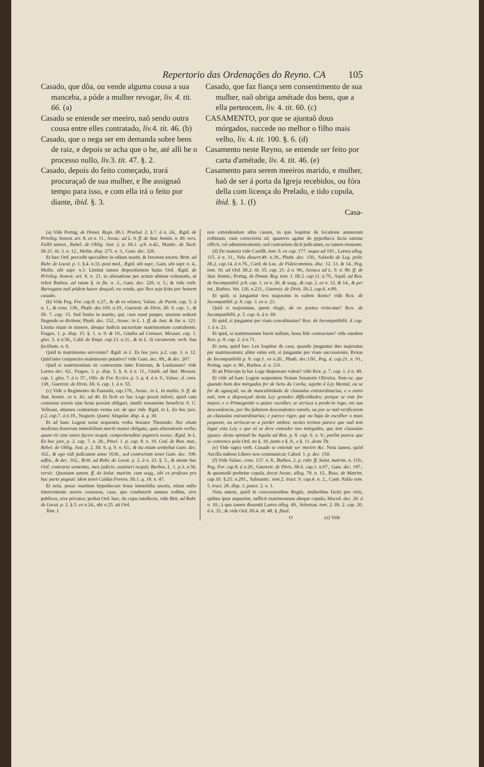Repertorio das Ordenações do Reyno. CA 105
Casado, que dôa, ou vende alguma cousa a sua manceba, a póde a mulher revogar, liv. 4. tit. 66. (a)
Casado se entende ser meeiro, naõ sendo outra cousa entre elles contratado, liv. 4. tit. 46. (b)
Casado, que o nega ser em demanda sobre bens de raiz, e depois se acha que o he, até allì he o processo nullo, liv. 3. tit. 47. §. 2.
Casado, depois do feito começado, trará procuraçaõ de sua mulher, e lhe assignaõ tempo para isso, e com ella irá o feito por diante, ibid. §. 3.
Casado, que faz fiança sem consentimento de sua mulher, naõ obriga amétade dos bens, que a ella pertencem, liv. 4. tit. 60. (c)
CASAMENTO, por que se ajuntaõ dous mórgados, succede no melhor o filho mais velho, liv. 4. tit. 100. §. 6. (d)
Casamento neste Reyno, se entende ser feito por carta d'amétade, liv. 4. tit. 46. (e)
Casamento para serem meeiros marido, e mulher, haõ de ser á porta da Igreja recebidos, ou fóra della com licença do Prelado, e tido copula, ibid. §. 1. (f)
Casa-
(a) Vide Portug. de Donat. Regn. lib. 1. Prælud. 2. §.7. à n. 24., Ægid. de Privileg. honest. art. 8. ex n. 11., Arouc. ad L. 9. ff. de Stat. homin. n. 49. vers. Fallit tamen., Rebel. de Oblig. Just. 2. p. lib. 1. q. 8. n. 42., Mantic. de Tacit. lib. 21. tit. 3. n. 12., Molin. disp. 275. n. 3., Gam. dec. 226.
Et hæc Ord. procedit specialiter in odium mariti, & favorem uxoris; Britt. ad Rubr. de Locat. p. 1. §.4. n. 33. post med., Ægid. ubi supr., Gam. ubi supr. n. 4., Molin. ubi supr. n. 3. Limitat tamen dispositionem hujus Ord. Ægid. de Privileg. honest. art. 8. n. 21. in alienatione per actum ultimæ voluntatis, ut refert Barbos. ad istum §. in fin. n. 3., Gam. dec. 226. n. 5.; & vide verb. Barragans naõ pódem haver doaçaõ, ou venda, que lhes seja feita por homem casado.
(b) Vide Peg. For. cap. 8. n. 27., & ab eo relatos; Valasc. de Partit. cap. 5. à n. 1., & cons. 138., Phæb. dec. 169. n. 19., Guerreir. de Divis. lib. 6. cap. 1., & lib. 7. cap. 15. Sed limita in marito, qui, cum esset pauper, uxorem seduxit fingendo se divitem; Phæb. dec. 152., Arouc. in L. 1. ff. de Just. & Jur. n. 121. Limita etiam in minore, absque Judicis auctoritate matrimonium contrahente; Fragos. 1. p. disp. 15. §. 1. n. 9. & 10., Giurba ad Consuet. Messan. cap. 1. glos. 5. à n. 56., Cald. de Empt. cap. 13. n. 31., & in L. Si curatorem. verb. Sua facilitate. n. 6.
Quid in matrimonio servorum? Ægid. in L. Ex hoc jure, p. 2. cap. 3. n. 12. Quid inter conjunctos matrimonio putativo? vide Gam. dec. 89., & dec. 207.
Quid si matrimonium sit contractum inter Exterum, & Lusitanum? vide Larrea dec. 62., Fragos. 3. p. disp. 5. §. 4. à n. 11., Giurb. ad Stat. Messan. cap. 1. glos. 7. à n. 57., Oliv. de For. Eccles. p. 3. q. 4. à n. 9., Valasc. d. cons. 138., Guerreir. de Divis. lib. 6. cap. 1. à n. 55.
(c) Vide o Regimento da Fazenda, cap. 170., Arouc. in L. In multis. 9. ff. de Stat. homin. ex n. 43. ad 46. Et licèt ex hac Lege possit inferri, quòd cum consensu uxoris ejus bona possint obligari, inutili remanente beneficio S. C. Velleani, attamen contrarium verius est: de quo vide Ægid. in L. Ex hoc jure, p. 2. cap. 7. à n. 18., Nogueir. Quæst. Singular. disp. 4. q. 30.
Et ad hanc Legem notat sequentia verba Senator Themudo: Nec etiam medietas bonorum immobilium mariti manet obligata, quia alienationis verbo, quam vir sine uxore facere nequit, comprehenditur pignoris nexus; Ægid. in L. Ex hoc jure, p. 2. cap. 7. n. 20., Pinel. 1. p. cap. 8. n. 19. Cod. de Bon. mat., Rebel. de Oblig. Just. p. 2. lib. 6. q. 9. n. 63.; & ita etiam sentiebat Gam. dec. 162., & ego vidi judicatum anno 1636., sed contrarium tenet Gam. dec. 108. adfin., & dec. 162., Britt. ad Rubr. de Locat. p. 2. à n. 23. §. 5., & stante hac Ord. contraria sententia, meo judicio, sustineri nequit; Barbos. L. 1. p. 3. n. 56. versic. Quoniam autem. ff. de Solut. matrim. cum seqq., ubi ex professo pro hac parte pugnat: idem tenet Caldas Forens. lib. 1. q. 18. n. 47.
Et nota, posse maritum hypothecare bona immobilia uxoris, etiam nullo interveniente uxoris consensu, casu, quo conduxerit annuos reditus, sive publicos, sive privatos; probat Ord. hæc, de cujus intellectu, vide Brit. ad Rubr. de Locat. p. 2. §.5. ex n. 24., ubi n. 25. ait Ord.
Tom. I.
non extendendam ultra casum, in quo loquitur de locatione annuorum redituum, cum correctoria sit, quamvis agatur de pypotheca facta ratione officii, vel administrationis; sed contrarium dicit judicatum, eo tamen renuente.
(d) De materia vide Castilh. tom. 6. ex cap. 177. usque ad 181., Larrea alleg. 115. à n. 31., Vela dissert. 49. n. 39., Phæb. dec. 150., Salzedo de Leg. polit. lib. 2. cap. 14. à n. 76., Card. de Luc. de Fideicommiss. disc. 12. 13. & 14., Peg. tom. 10. ad Ord. lib. 2. tit. 35. cap. 21. à n. 90., Arouca ad L. 9. n. 80. ff. de Stat. homin.; Portug. de Donat. Reg. tom. 1. lib. 2. cap. 11. n. 79., Aquil. ad Rox. de Incompatibil. p. 8. cap. 1. ex n. 26. & seqq., & cap. 2. ex n. 12. & 14., & per tot., Barbos. Vot. 126. n. 231., Guerreir. de Divis. lib. 2. cap. 6. n. 89.
Et quid, si jungantur tres majoratus in eadem domo? vide Rox. de Incompatibil. p. 8. cap. 3. ex n. 23.
Quid si majoratum, quem elegit, ab eo postea evincatur? Rox. de Incompatibilit. p. 5. cap. 6. à n. 69.
Et quid, si jungantur per viam concubinatus? Rox. de Incompatibilit. d. cap. 3. à n. 23.
Et quid, si matrimonium fuerit nullum, bona fide contractum? vide eundem Rox. p. 8. cap. 2. à n. 71.
Et nota, quòd hæc Lex loquitur de casu, quando junguntur duo majoratus per matrimonium; aliter enim erit, si jungantur per viam successionis; Roxas de Incompatibilit p. 8. cap. 1. ex n. 26., Phæb. dec. 150., Peg. d. cap. 21. n. 91., Portug. supr. n. 80., Barbos. d. n. 231.
Et an Princeps in hac Lege dispensare valeat? vide Rox. p. 7. cap. 1. à n. 49.
Et vide ad hanc Legem sequentem Notam Senatoris Oliveira. Note-se, que quando hum dos mórgados for de bens da Corôa, sujeito á Ley Mental, ou se for de agnaçaõ, ou de masculinidade de clausulas extraordinarias, e o outro naõ, tem a disposiçaõ desta Ley grandes difficuldades; porque se este for mayor, e o Primogenito o quizer escolher, se arrisca a perde-lo logo, em sua descendencia, por lhe faltarem descendentes varoẽs, ou por se naõ verificarem as clausulas extraordinarias; e parece rigor, que ou haja de escolher o mais pequeno, ou arriscar-se a perder ambos: nestes termos parece que naõ tem lugar esta Ley, e que só se deve entender nos mórgados, que tem clausulas iguaes: desta opiniaõ he Aquila ad Rox. p. 8. cap. 6. n. 9.; porêm parece que se convence pela Ord. no §. 10. junto o §. 8., e §. 11. deste Tit.
(e) Vide supra verb. Casado se entende ser meeiro &c. Nota tamen, quòd Ancilla nubens Libero non communicat; Cabed. 1. p. dec. 150.
(f) Vide Valasc. cons. 137. n. 8., Barbos. 2. p. rubr. ff. Solut. matrim. n. 110., Peg. For. cap. 8. à n. 29., Guerreir. de Divis. lib. 6. cap. 1. n. 97., Gam. dec. 187.: & quomodò probetur copula, docet Arouc. alleg. 78. n. 15., Boss. de Matrim. cap. 10. §.25. n. 281., Salmantic. tom. 2. tract. 9. cap. 4. n. 2., Castr. Palão tom. 5. tract. 28. disp. 3. punct. 2. n. 1.
Nota autem, quòd in concessionibus Regiis, mulieribus factis pro viris, quibus ipsæ nupserint, sufficit matrimonium absque copula; Maced. dec. 20. à n. 10.; à quo tamen dissentit Larrea alleg. 49., Solorzan. tom. 2. lib. 2. cap. 20. à n. 35.; & vide Ord. lib. 4. tit. 48. §. final.
O (a) Vide